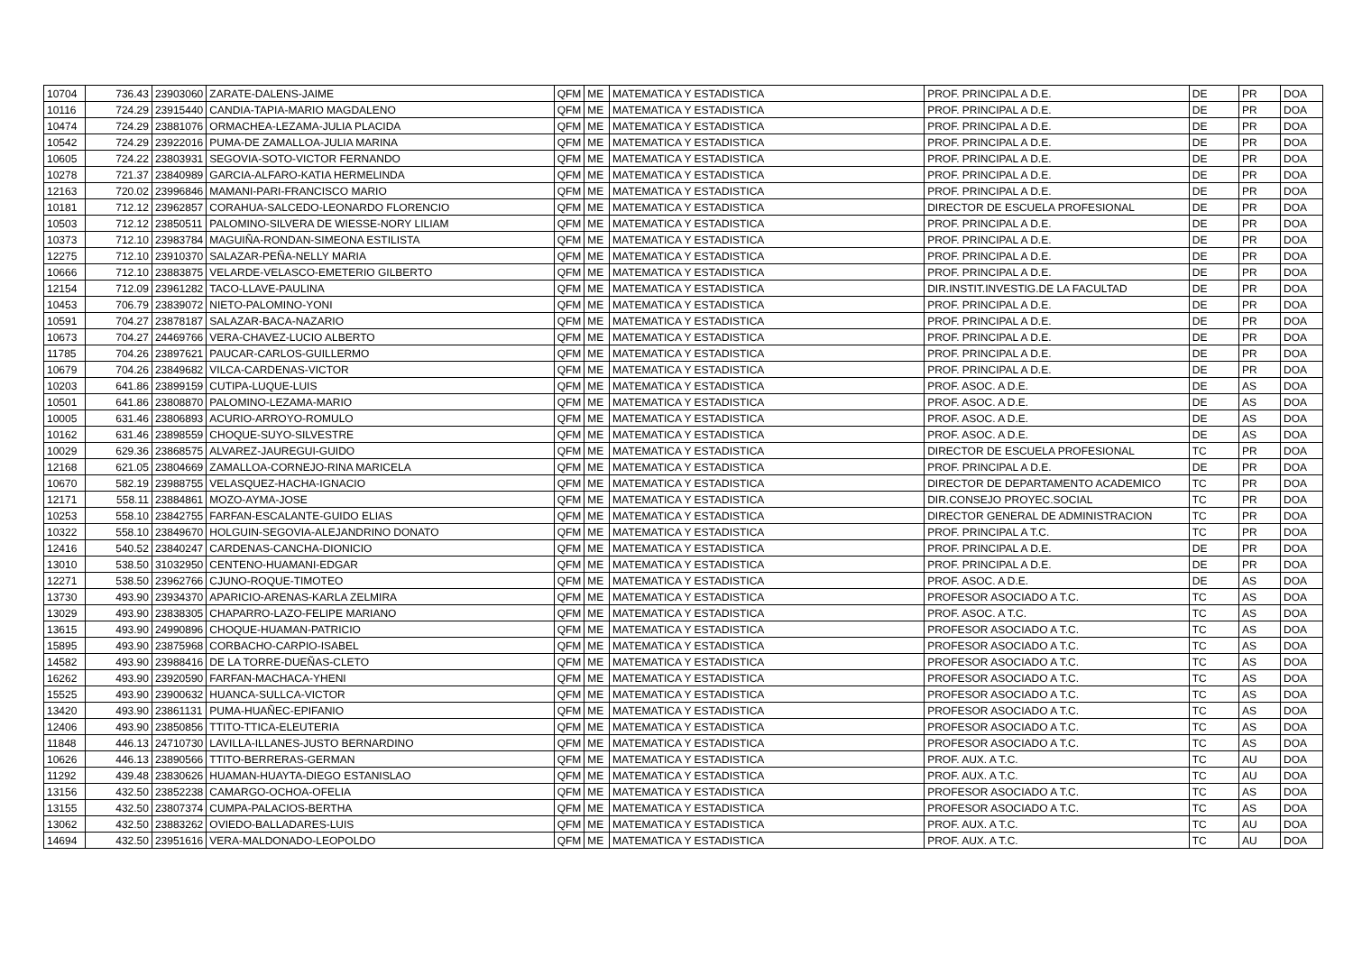| 10704 | 736.43 | 23903060 | ZARATE-DALENS-JAIME | QFM | ME | MATEMATICA Y ESTADISTICA | PROF. PRINCIPAL A D.E. | DE | PR | DOA |
| 10116 | 724.29 | 23915440 | CANDIA-TAPIA-MARIO MAGDALENO | QFM | ME | MATEMATICA Y ESTADISTICA | PROF. PRINCIPAL A D.E. | DE | PR | DOA |
| 10474 | 724.29 | 23881076 | ORMACHEA-LEZAMA-JULIA PLACIDA | QFM | ME | MATEMATICA Y ESTADISTICA | PROF. PRINCIPAL A D.E. | DE | PR | DOA |
| 10542 | 724.29 | 23922016 | PUMA-DE ZAMALLOA-JULIA MARINA | QFM | ME | MATEMATICA Y ESTADISTICA | PROF. PRINCIPAL A D.E. | DE | PR | DOA |
| 10605 | 724.22 | 23803931 | SEGOVIA-SOTO-VICTOR FERNANDO | QFM | ME | MATEMATICA Y ESTADISTICA | PROF. PRINCIPAL A D.E. | DE | PR | DOA |
| 10278 | 721.37 | 23840989 | GARCIA-ALFARO-KATIA HERMELINDA | QFM | ME | MATEMATICA Y ESTADISTICA | PROF. PRINCIPAL A D.E. | DE | PR | DOA |
| 12163 | 720.02 | 23996846 | MAMANI-PARI-FRANCISCO MARIO | QFM | ME | MATEMATICA Y ESTADISTICA | PROF. PRINCIPAL A D.E. | DE | PR | DOA |
| 10181 | 712.12 | 23962857 | CORAHUA-SALCEDO-LEONARDO FLORENCIO | QFM | ME | MATEMATICA Y ESTADISTICA | DIRECTOR DE ESCUELA PROFESIONAL | DE | PR | DOA |
| 10503 | 712.12 | 23850511 | PALOMINO-SILVERA DE WIESSE-NORY LILIAM | QFM | ME | MATEMATICA Y ESTADISTICA | PROF. PRINCIPAL A D.E. | DE | PR | DOA |
| 10373 | 712.10 | 23983784 | MAGUIÑA-RONDAN-SIMEONA ESTILISTA | QFM | ME | MATEMATICA Y ESTADISTICA | PROF. PRINCIPAL A D.E. | DE | PR | DOA |
| 12275 | 712.10 | 23910370 | SALAZAR-PEÑA-NELLY MARIA | QFM | ME | MATEMATICA Y ESTADISTICA | PROF. PRINCIPAL A D.E. | DE | PR | DOA |
| 10666 | 712.10 | 23883875 | VELARDE-VELASCO-EMETERIO GILBERTO | QFM | ME | MATEMATICA Y ESTADISTICA | PROF. PRINCIPAL A D.E. | DE | PR | DOA |
| 12154 | 712.09 | 23961282 | TACO-LLAVE-PAULINA | QFM | ME | MATEMATICA Y ESTADISTICA | DIR.INSTIT.INVESTIG.DE LA FACULTAD | DE | PR | DOA |
| 10453 | 706.79 | 23839072 | NIETO-PALOMINO-YONI | QFM | ME | MATEMATICA Y ESTADISTICA | PROF. PRINCIPAL A D.E. | DE | PR | DOA |
| 10591 | 704.27 | 23878187 | SALAZAR-BACA-NAZARIO | QFM | ME | MATEMATICA Y ESTADISTICA | PROF. PRINCIPAL A D.E. | DE | PR | DOA |
| 10673 | 704.27 | 24469766 | VERA-CHAVEZ-LUCIO ALBERTO | QFM | ME | MATEMATICA Y ESTADISTICA | PROF. PRINCIPAL A D.E. | DE | PR | DOA |
| 11785 | 704.26 | 23897621 | PAUCAR-CARLOS-GUILLERMO | QFM | ME | MATEMATICA Y ESTADISTICA | PROF. PRINCIPAL A D.E. | DE | PR | DOA |
| 10679 | 704.26 | 23849682 | VILCA-CARDENAS-VICTOR | QFM | ME | MATEMATICA Y ESTADISTICA | PROF. PRINCIPAL A D.E. | DE | PR | DOA |
| 10203 | 641.86 | 23899159 | CUTIPA-LUQUE-LUIS | QFM | ME | MATEMATICA Y ESTADISTICA | PROF. ASOC. A D.E. | DE | AS | DOA |
| 10501 | 641.86 | 23808870 | PALOMINO-LEZAMA-MARIO | QFM | ME | MATEMATICA Y ESTADISTICA | PROF. ASOC. A D.E. | DE | AS | DOA |
| 10005 | 631.46 | 23806893 | ACURIO-ARROYO-ROMULO | QFM | ME | MATEMATICA Y ESTADISTICA | PROF. ASOC. A D.E. | DE | AS | DOA |
| 10162 | 631.46 | 23898559 | CHOQUE-SUYO-SILVESTRE | QFM | ME | MATEMATICA Y ESTADISTICA | PROF. ASOC. A D.E. | DE | AS | DOA |
| 10029 | 629.36 | 23868575 | ALVAREZ-JAUREGUI-GUIDO | QFM | ME | MATEMATICA Y ESTADISTICA | DIRECTOR DE ESCUELA PROFESIONAL | TC | PR | DOA |
| 12168 | 621.05 | 23804669 | ZAMALLOA-CORNEJO-RINA MARICELA | QFM | ME | MATEMATICA Y ESTADISTICA | PROF. PRINCIPAL A D.E. | DE | PR | DOA |
| 10670 | 582.19 | 23988755 | VELASQUEZ-HACHA-IGNACIO | QFM | ME | MATEMATICA Y ESTADISTICA | DIRECTOR DE DEPARTAMENTO ACADEMICO | TC | PR | DOA |
| 12171 | 558.11 | 23884861 | MOZO-AYMA-JOSE | QFM | ME | MATEMATICA Y ESTADISTICA | DIR.CONSEJO PROYEC.SOCIAL | TC | PR | DOA |
| 10253 | 558.10 | 23842755 | FARFAN-ESCALANTE-GUIDO ELIAS | QFM | ME | MATEMATICA Y ESTADISTICA | DIRECTOR GENERAL DE ADMINISTRACION | TC | PR | DOA |
| 10322 | 558.10 | 23849670 | HOLGUIN-SEGOVIA-ALEJANDRINO DONATO | QFM | ME | MATEMATICA Y ESTADISTICA | PROF. PRINCIPAL A T.C. | TC | PR | DOA |
| 12416 | 540.52 | 23840247 | CARDENAS-CANCHA-DIONICIO | QFM | ME | MATEMATICA Y ESTADISTICA | PROF. PRINCIPAL A D.E. | DE | PR | DOA |
| 13010 | 538.50 | 31032950 | CENTENO-HUAMANI-EDGAR | QFM | ME | MATEMATICA Y ESTADISTICA | PROF. PRINCIPAL A D.E. | DE | PR | DOA |
| 12271 | 538.50 | 23962766 | CJUNO-ROQUE-TIMOTEO | QFM | ME | MATEMATICA Y ESTADISTICA | PROF. ASOC. A D.E. | DE | AS | DOA |
| 13730 | 493.90 | 23934370 | APARICIO-ARENAS-KARLA ZELMIRA | QFM | ME | MATEMATICA Y ESTADISTICA | PROFESOR ASOCIADO A T.C. | TC | AS | DOA |
| 13029 | 493.90 | 23838305 | CHAPARRO-LAZO-FELIPE MARIANO | QFM | ME | MATEMATICA Y ESTADISTICA | PROF. ASOC. A T.C. | TC | AS | DOA |
| 13615 | 493.90 | 24990896 | CHOQUE-HUAMAN-PATRICIO | QFM | ME | MATEMATICA Y ESTADISTICA | PROFESOR ASOCIADO A T.C. | TC | AS | DOA |
| 15895 | 493.90 | 23875968 | CORBACHO-CARPIO-ISABEL | QFM | ME | MATEMATICA Y ESTADISTICA | PROFESOR ASOCIADO A T.C. | TC | AS | DOA |
| 14582 | 493.90 | 23988416 | DE LA TORRE-DUEÑAS-CLETO | QFM | ME | MATEMATICA Y ESTADISTICA | PROFESOR ASOCIADO A T.C. | TC | AS | DOA |
| 16262 | 493.90 | 23920590 | FARFAN-MACHACA-YHENI | QFM | ME | MATEMATICA Y ESTADISTICA | PROFESOR ASOCIADO A T.C. | TC | AS | DOA |
| 15525 | 493.90 | 23900632 | HUANCA-SULLCA-VICTOR | QFM | ME | MATEMATICA Y ESTADISTICA | PROFESOR ASOCIADO A T.C. | TC | AS | DOA |
| 13420 | 493.90 | 23861131 | PUMA-HUAÑEC-EPIFANIO | QFM | ME | MATEMATICA Y ESTADISTICA | PROFESOR ASOCIADO A T.C. | TC | AS | DOA |
| 12406 | 493.90 | 23850856 | TTITO-TTICA-ELEUTERIA | QFM | ME | MATEMATICA Y ESTADISTICA | PROFESOR ASOCIADO A T.C. | TC | AS | DOA |
| 11848 | 446.13 | 24710730 | LAVILLA-ILLANES-JUSTO BERNARDINO | QFM | ME | MATEMATICA Y ESTADISTICA | PROFESOR ASOCIADO A T.C. | TC | AS | DOA |
| 10626 | 446.13 | 23890566 | TTITO-BERRERAS-GERMAN | QFM | ME | MATEMATICA Y ESTADISTICA | PROF. AUX. A T.C. | TC | AU | DOA |
| 11292 | 439.48 | 23830626 | HUAMAN-HUAYTA-DIEGO ESTANISLAO | QFM | ME | MATEMATICA Y ESTADISTICA | PROF. AUX. A T.C. | TC | AU | DOA |
| 13156 | 432.50 | 23852238 | CAMARGO-OCHOA-OFELIA | QFM | ME | MATEMATICA Y ESTADISTICA | PROFESOR ASOCIADO A T.C. | TC | AS | DOA |
| 13155 | 432.50 | 23807374 | CUMPA-PALACIOS-BERTHA | QFM | ME | MATEMATICA Y ESTADISTICA | PROFESOR ASOCIADO A T.C. | TC | AS | DOA |
| 13062 | 432.50 | 23883262 | OVIEDO-BALLADARES-LUIS | QFM | ME | MATEMATICA Y ESTADISTICA | PROF. AUX. A T.C. | TC | AU | DOA |
| 14694 | 432.50 | 23951616 | VERA-MALDONADO-LEOPOLDO | QFM | ME | MATEMATICA Y ESTADISTICA | PROF. AUX. A T.C. | TC | AU | DOA |